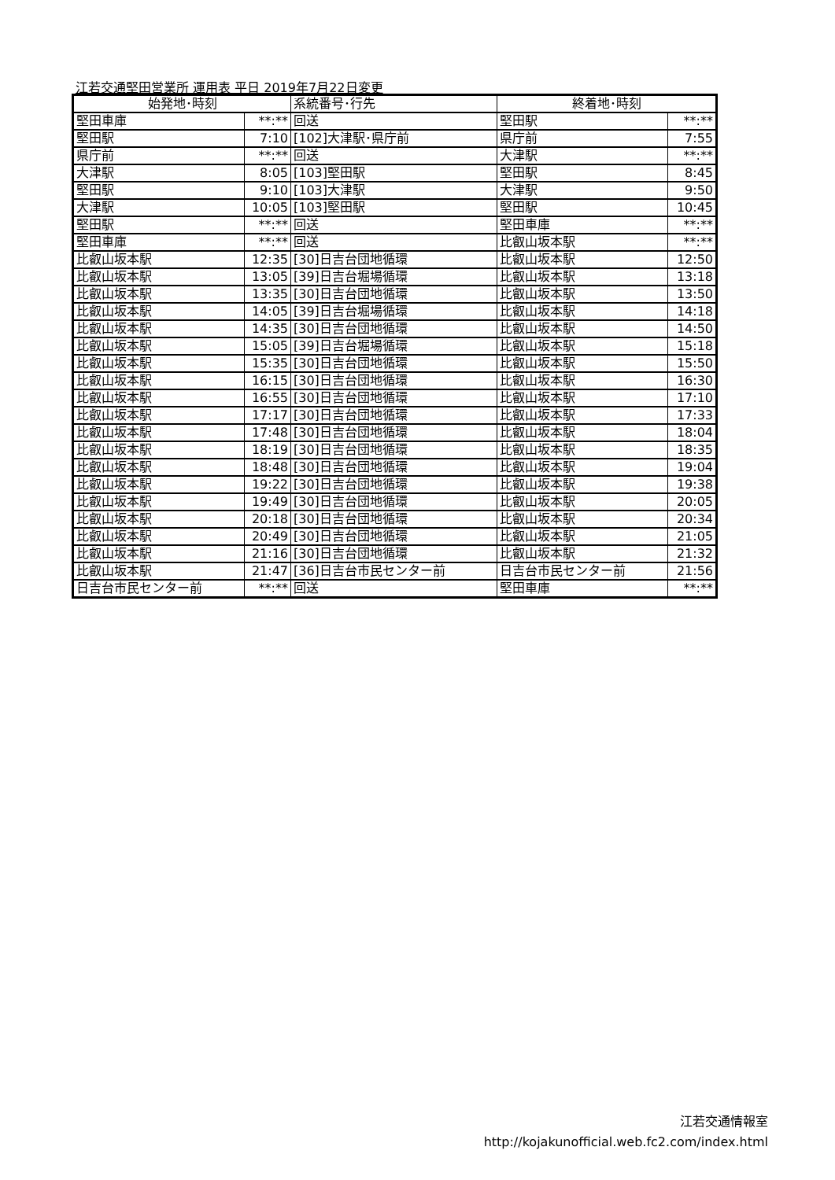江若交通堅田営業所 運用表 平日 2019年7月22日変更
| 始発地･時刻 | | 系統番号･行先 | 終着地･時刻 | |
| --- | --- | --- | --- | --- |
| 堅田車庫 | **:** | 回送 | 堅田駅 | **:** |
| 堅田駅 | 7:10 | [102]大津駅･県庁前 | 県庁前 | 7:55 |
| 県庁前 | **:** | 回送 | 大津駅 | **:** |
| 大津駅 | 8:05 | [103]堅田駅 | 堅田駅 | 8:45 |
| 堅田駅 | 9:10 | [103]大津駅 | 大津駅 | 9:50 |
| 大津駅 | 10:05 | [103]堅田駅 | 堅田駅 | 10:45 |
| 堅田駅 | **:** | 回送 | 堅田車庫 | **:** |
| 堅田車庫 | **:** | 回送 | 比叡山坂本駅 | **:** |
| 比叡山坂本駅 | 12:35 | [30]日吉台団地循環 | 比叡山坂本駅 | 12:50 |
| 比叡山坂本駅 | 13:05 | [39]日吉台堀場循環 | 比叡山坂本駅 | 13:18 |
| 比叡山坂本駅 | 13:35 | [30]日吉台団地循環 | 比叡山坂本駅 | 13:50 |
| 比叡山坂本駅 | 14:05 | [39]日吉台堀場循環 | 比叡山坂本駅 | 14:18 |
| 比叡山坂本駅 | 14:35 | [30]日吉台団地循環 | 比叡山坂本駅 | 14:50 |
| 比叡山坂本駅 | 15:05 | [39]日吉台堀場循環 | 比叡山坂本駅 | 15:18 |
| 比叡山坂本駅 | 15:35 | [30]日吉台団地循環 | 比叡山坂本駅 | 15:50 |
| 比叡山坂本駅 | 16:15 | [30]日吉台団地循環 | 比叡山坂本駅 | 16:30 |
| 比叡山坂本駅 | 16:55 | [30]日吉台団地循環 | 比叡山坂本駅 | 17:10 |
| 比叡山坂本駅 | 17:17 | [30]日吉台団地循環 | 比叡山坂本駅 | 17:33 |
| 比叡山坂本駅 | 17:48 | [30]日吉台団地循環 | 比叡山坂本駅 | 18:04 |
| 比叡山坂本駅 | 18:19 | [30]日吉台団地循環 | 比叡山坂本駅 | 18:35 |
| 比叡山坂本駅 | 18:48 | [30]日吉台団地循環 | 比叡山坂本駅 | 19:04 |
| 比叡山坂本駅 | 19:22 | [30]日吉台団地循環 | 比叡山坂本駅 | 19:38 |
| 比叡山坂本駅 | 19:49 | [30]日吉台団地循環 | 比叡山坂本駅 | 20:05 |
| 比叡山坂本駅 | 20:18 | [30]日吉台団地循環 | 比叡山坂本駅 | 20:34 |
| 比叡山坂本駅 | 20:49 | [30]日吉台団地循環 | 比叡山坂本駅 | 21:05 |
| 比叡山坂本駅 | 21:16 | [30]日吉台団地循環 | 比叡山坂本駅 | 21:32 |
| 比叡山坂本駅 | 21:47 | [36]日吉台市民センター前 | 日吉台市民センター前 | 21:56 |
| 日吉台市民センター前 | **:** | 回送 | 堅田車庫 | **:** |
江若交通情報室
http://kojakunofficial.web.fc2.com/index.html